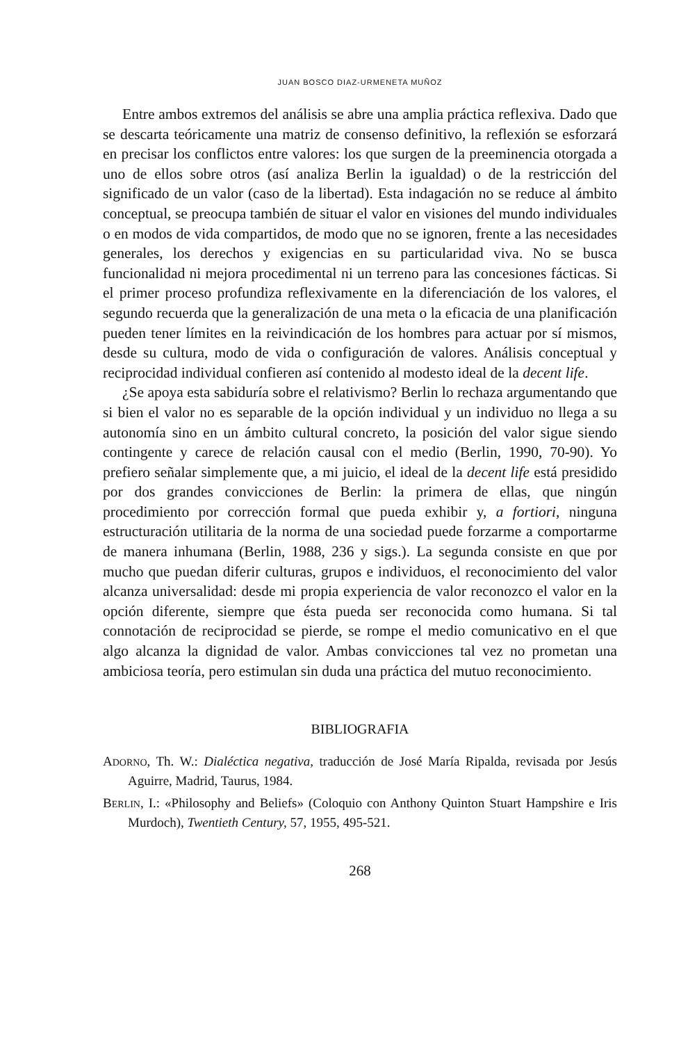JUAN BOSCO DIAZ-URMENETA MUÑOZ
Entre ambos extremos del análisis se abre una amplia práctica reflexiva. Dado que se descarta teóricamente una matriz de consenso definitivo, la reflexión se esforzará en precisar los conflictos entre valores: los que surgen de la preeminencia otorgada a uno de ellos sobre otros (así analiza Berlin la igualdad) o de la restricción del significado de un valor (caso de la libertad). Esta indagación no se reduce al ámbito conceptual, se preocupa también de situar el valor en visiones del mundo individuales o en modos de vida compartidos, de modo que no se ignoren, frente a las necesidades generales, los derechos y exigencias en su particularidad viva. No se busca funcionalidad ni mejora procedimental ni un terreno para las concesiones fácticas. Si el primer proceso profundiza reflexivamente en la diferenciación de los valores, el segundo recuerda que la generalización de una meta o la eficacia de una planificación pueden tener límites en la reivindicación de los hombres para actuar por sí mismos, desde su cultura, modo de vida o configuración de valores. Análisis conceptual y reciprocidad individual confieren así contenido al modesto ideal de la decent life.
¿Se apoya esta sabiduría sobre el relativismo? Berlin lo rechaza argumentando que si bien el valor no es separable de la opción individual y un individuo no llega a su autonomía sino en un ámbito cultural concreto, la posición del valor sigue siendo contingente y carece de relación causal con el medio (Berlin, 1990, 70-90). Yo prefiero señalar simplemente que, a mi juicio, el ideal de la decent life está presidido por dos grandes convicciones de Berlin: la primera de ellas, que ningún procedimiento por corrección formal que pueda exhibir y, a fortiori, ninguna estructuración utilitaria de la norma de una sociedad puede forzarme a comportarme de manera inhumana (Berlin, 1988, 236 y sigs.). La segunda consiste en que por mucho que puedan diferir culturas, grupos e individuos, el reconocimiento del valor alcanza universalidad: desde mi propia experiencia de valor reconozco el valor en la opción diferente, siempre que ésta pueda ser reconocida como humana. Si tal connotación de reciprocidad se pierde, se rompe el medio comunicativo en el que algo alcanza la dignidad de valor. Ambas convicciones tal vez no prometan una ambiciosa teoría, pero estimulan sin duda una práctica del mutuo reconocimiento.
BIBLIOGRAFIA
ADORNO, Th. W.: Dialéctica negativa, traducción de José María Ripalda, revisada por Jesús Aguirre, Madrid, Taurus, 1984.
BERLIN, I.: «Philosophy and Beliefs» (Coloquio con Anthony Quinton Stuart Hampshire e Iris Murdoch), Twentieth Century, 57, 1955, 495-521.
268